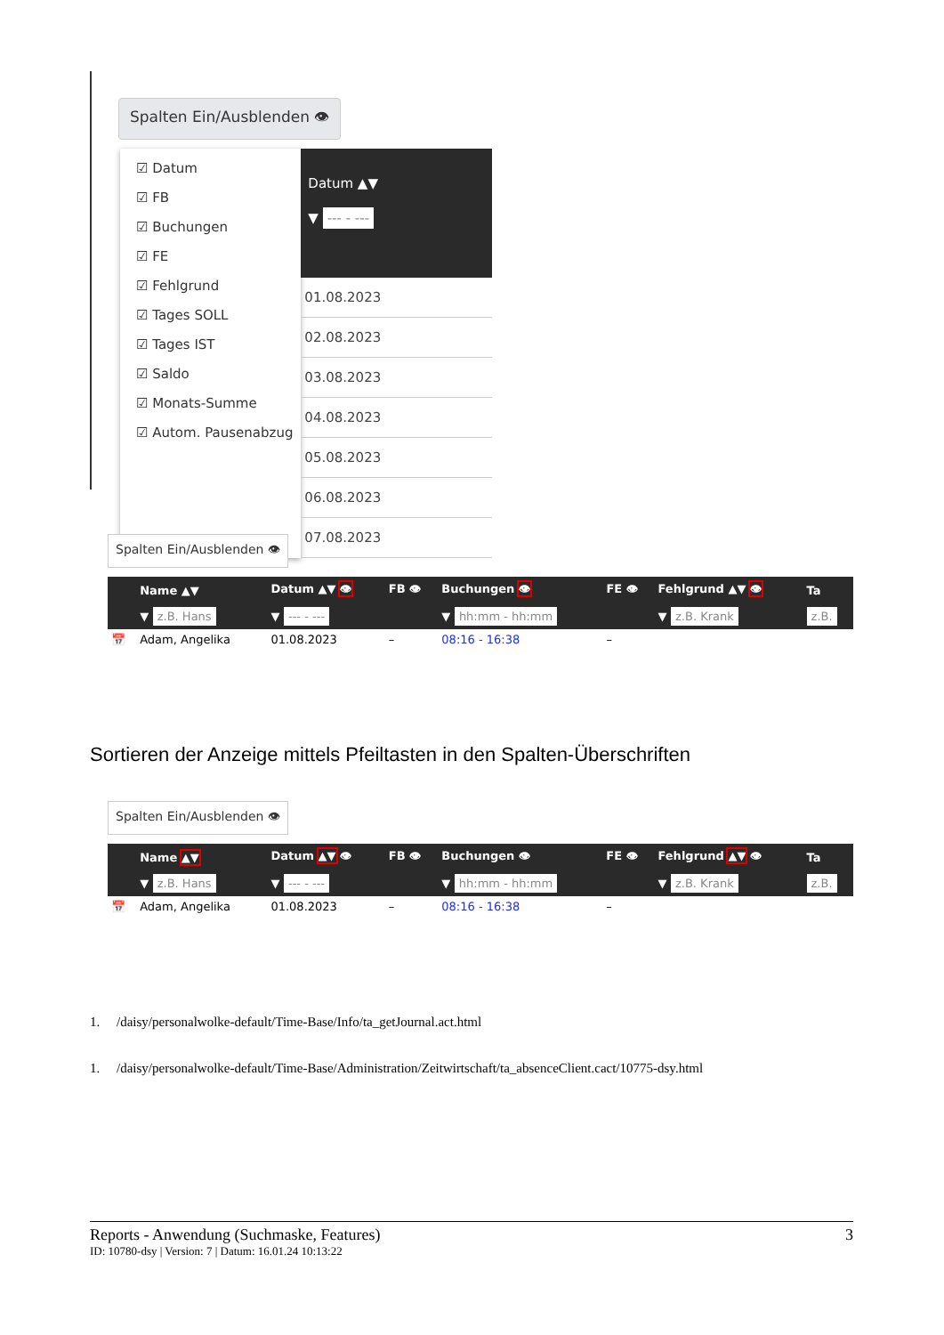Spalten Ein/Ausblenden 👁
☑ Datum
☑ FB
☑ Buchungen
☑ FE
☑ Fehlgrund
☑ Tages SOLL
☑ Tages IST
☑ Saldo
☑ Monats-Summe
☑ Autom. Pausenabzug
Datum ▲▼
▼ --- - ---
| 01.08.2023 |
| 02.08.2023 |
| 03.08.2023 |
| 04.08.2023 |
| 05.08.2023 |
| 06.08.2023 |
| 07.08.2023 |
Spalten Ein/Ausblenden 👁
| | Name ▲▼ | Datum ▲▼ 👁 | FB 👁 | Buchungen 👁 | FE 👁 | Fehlgrund ▲▼ 👁 | Ta |
| --- | --- | --- | --- | --- | --- | --- | --- |
| | ▼ z.B. Hans | ▼ --- - --- | | ▼ hh:mm - hh:mm | | ▼ z.B. Krank | z.B. |
| 📅 | Adam, Angelika | 01.08.2023 | – | 08:16 - 16:38 | – | | |
Sortieren der Anzeige mittels Pfeiltasten in den Spalten-Überschriften
Spalten Ein/Ausblenden 👁
| | Name ▲▼ | Datum ▲▼ 👁 | FB 👁 | Buchungen 👁 | FE 👁 | Fehlgrund ▲▼ 👁 | Ta |
| --- | --- | --- | --- | --- | --- | --- | --- |
| | ▼ z.B. Hans | ▼ --- - --- | | ▼ hh:mm - hh:mm | | ▼ z.B. Krank | z.B. |
| 📅 | Adam, Angelika | 01.08.2023 | – | 08:16 - 16:38 | – | | |
1. /daisy/personalwolke-default/Time-Base/Info/ta_getJournal.act.html
1. /daisy/personalwolke-default/Time-Base/Administration/Zeitwirtschaft/ta_absenceClient.cact/10775-dsy.html
Reports - Anwendung (Suchmaske, Features) 3
ID: 10780-dsy | Version: 7 | Datum: 16.01.24 10:13:22